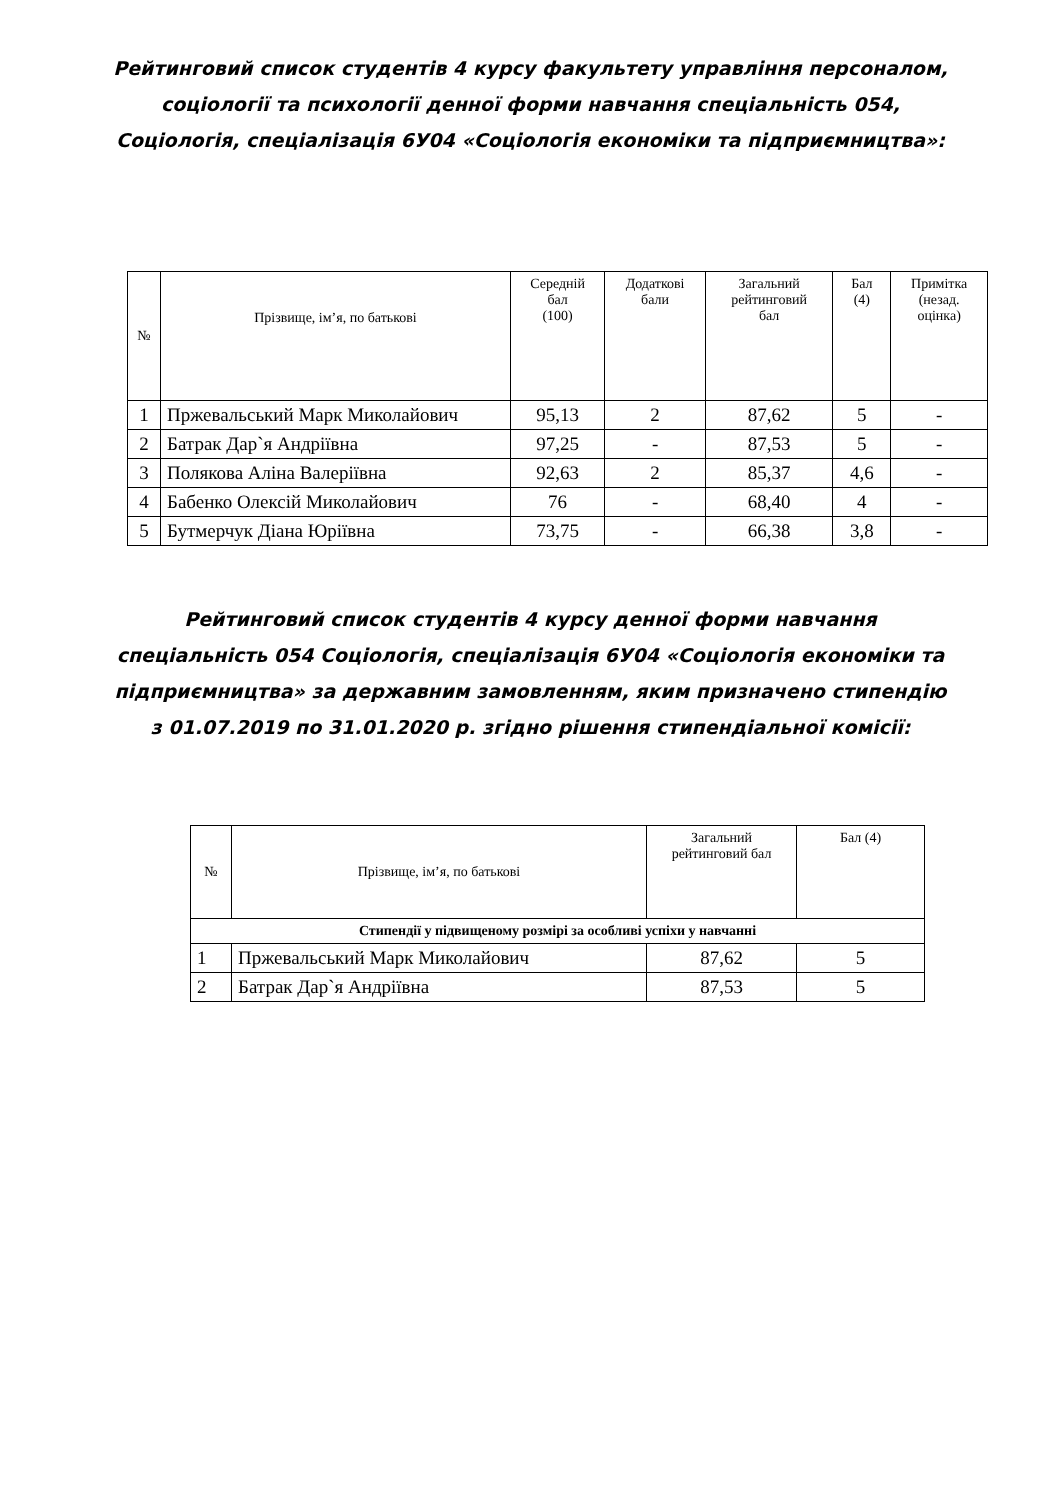Рейтинговий список студентів 4 курсу факультету управління персоналом,
соціології та психології денної форми навчання спеціальність 054,
Соціологія, спеціалізація 6У04 «Соціологія економіки та підприємництва»:
| № | Прізвище, ім’я, по батькові | Середній бал (100) | Додаткові бали | Загальний рейтинговий бал | Бал (4) | Примітка (незад. оцінка) |
| --- | --- | --- | --- | --- | --- | --- |
| 1 | Пржевальський Марк Миколайович | 95,13 | 2 | 87,62 | 5 | - |
| 2 | Батрак Дар`я Андріївна | 97,25 | - | 87,53 | 5 | - |
| 3 | Полякова Аліна Валеріївна | 92,63 | 2 | 85,37 | 4,6 | - |
| 4 | Бабенко Олексій Миколайович | 76 | - | 68,40 | 4 | - |
| 5 | Бутмерчук Діана Юріївна | 73,75 | - | 66,38 | 3,8 | - |
Рейтинговий список студентів 4 курсу денної форми навчання
спеціальність 054 Соціологія, спеціалізація 6У04 «Соціологія економіки та
підприємництва» за державним замовленням, яким призначено стипендію
з 01.07.2019 по 31.01.2020 р. згідно рішення стипендіальної комісії:
| № | Прізвище, ім’я, по батькові | Загальний рейтинговий бал | Бал (4) |
| --- | --- | --- | --- |
| Стипендії у підвищеному розмірі за особливі успіхи у навчанні | | | |
| 1 | Пржевальський Марк Миколайович | 87,62 | 5 |
| 2 | Батрак Дар`я Андріївна | 87,53 | 5 |